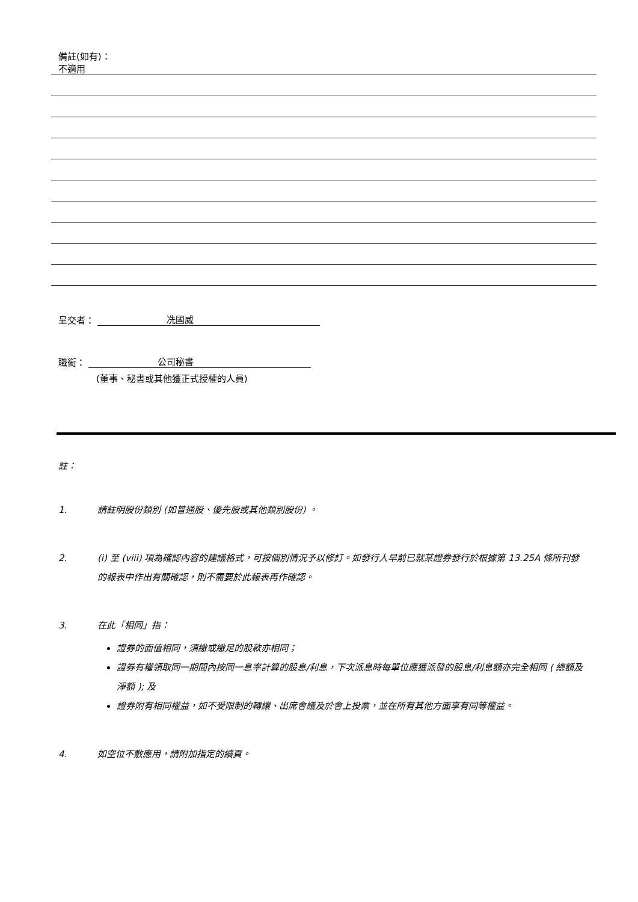備註(如有)：
不適用
呈交者： 冼國威
職銜： 公司秘書
(董事、秘書或其他獲正式授權的人員)
註：
1. 請註明股份類別 (如普通股、優先股或其他類別股份) 。
2. (i) 至 (viii) 項為確認內容的建議格式，可按個別情況予以修訂。如發行人早前已就某證券發行於根據第 13.25A 條所刊發的報表中作出有關確認，則不需要於此報表再作確認。
3. 在此「相同」指：
證券的面值相同，須繳或繳足的股款亦相同；
證券有權領取同一期間內按同一息率計算的股息/利息，下次派息時每單位應獲派發的股息/利息額亦完全相同 ( 總額及淨額 ); 及
證券附有相同權益，如不受限制的轉讓、出席會議及於會上投票，並在所有其他方面享有同等權益。
4. 如空位不敷應用，請附加指定的續頁。